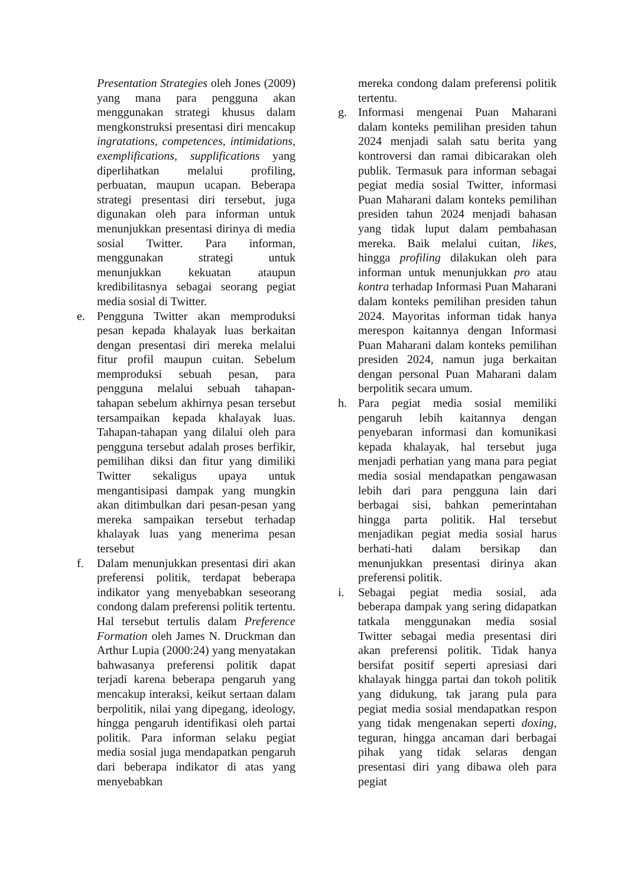Presentation Strategies oleh Jones (2009) yang mana para pengguna akan menggunakan strategi khusus dalam mengkonstruksi presentasi diri mencakup ingratations, competences, intimidations, exemplifications, supplifications yang diperlihatkan melalui profiling, perbuatan, maupun ucapan. Beberapa strategi presentasi diri tersebut, juga digunakan oleh para informan untuk menunjukkan presentasi dirinya di media sosial Twitter. Para informan, menggunakan strategi untuk menunjukkan kekuatan ataupun kredibilitasnya sebagai seorang pegiat media sosial di Twitter.
e. Pengguna Twitter akan memproduksi pesan kepada khalayak luas berkaitan dengan presentasi diri mereka melalui fitur profil maupun cuitan. Sebelum memproduksi sebuah pesan, para pengguna melalui sebuah tahapan-tahapan sebelum akhirnya pesan tersebut tersampaikan kepada khalayak luas. Tahapan-tahapan yang dilalui oleh para pengguna tersebut adalah proses berfikir, pemilihan diksi dan fitur yang dimiliki Twitter sekaligus upaya untuk mengantisipasi dampak yang mungkin akan ditimbulkan dari pesan-pesan yang mereka sampaikan tersebut terhadap khalayak luas yang menerima pesan tersebut
f. Dalam menunjukkan presentasi diri akan preferensi politik, terdapat beberapa indikator yang menyebabkan seseorang condong dalam preferensi politik tertentu. Hal tersebut tertulis dalam Preference Formation oleh James N. Druckman dan Arthur Lupia (2000:24) yang menyatakan bahwasanya preferensi politik dapat terjadi karena beberapa pengaruh yang mencakup interaksi, keikut sertaan dalam berpolitik, nilai yang dipegang, ideology, hingga pengaruh identifikasi oleh partai politik. Para informan selaku pegiat media sosial juga mendapatkan pengaruh dari beberapa indikator di atas yang menyebabkan
mereka condong dalam preferensi politik tertentu.
g. Informasi mengenai Puan Maharani dalam konteks pemilihan presiden tahun 2024 menjadi salah satu berita yang kontroversi dan ramai dibicarakan oleh publik. Termasuk para informan sebagai pegiat media sosial Twitter, informasi Puan Maharani dalam konteks pemilihan presiden tahun 2024 menjadi bahasan yang tidak luput dalam pembahasan mereka. Baik melalui cuitan, likes, hingga profiling dilakukan oleh para informan untuk menunjukkan pro atau kontra terhadap Informasi Puan Maharani dalam konteks pemilihan presiden tahun 2024. Mayoritas informan tidak hanya merespon kaitannya dengan Informasi Puan Maharani dalam konteks pemilihan presiden 2024, namun juga berkaitan dengan personal Puan Maharani dalam berpolitik secara umum.
h. Para pegiat media sosial memiliki pengaruh lebih kaitannya dengan penyebaran informasi dan komunikasi kepada khalayak, hal tersebut juga menjadi perhatian yang mana para pegiat media sosial mendapatkan pengawasan lebih dari para pengguna lain dari berbagai sisi, bahkan pemerintahan hingga parta politik. Hal tersebut menjadikan pegiat media sosial harus berhati-hati dalam bersikap dan menunjukkan presentasi dirinya akan preferensi politik.
i. Sebagai pegiat media sosial, ada beberapa dampak yang sering didapatkan tatkala menggunakan media sosial Twitter sebagai media presentasi diri akan preferensi politik. Tidak hanya bersifat positif seperti apresiasi dari khalayak hingga partai dan tokoh politik yang didukung, tak jarang pula para pegiat media sosial mendapatkan respon yang tidak mengenakan seperti doxing, teguran, hingga ancaman dari berbagai pihak yang tidak selaras dengan presentasi diri yang dibawa oleh para pegiat